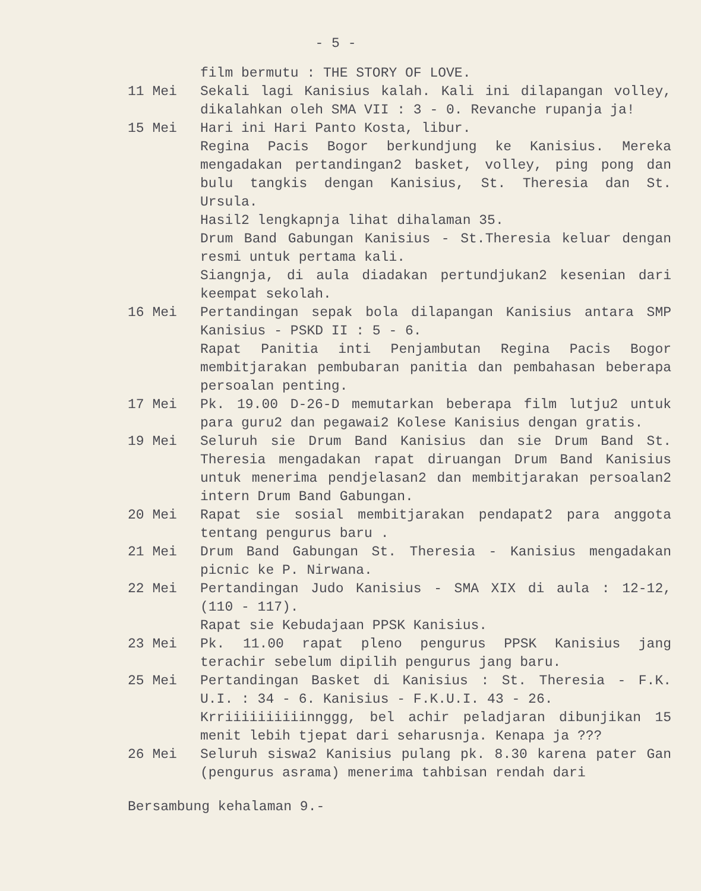- 5 -
film bermutu : THE STORY OF LOVE.
11 Mei Sekali lagi Kanisius kalah. Kali ini dilapangan volley, dikalahkan oleh SMA VII : 3 - 0. Revanche rupanja ja!
15 Mei Hari ini Hari Panto Kosta, libur.
Regina Pacis Bogor berkundjung ke Kanisius. Mereka mengadakan pertandingan2 basket, volley, ping pong dan bulu tangkis dengan Kanisius, St. Theresia dan St. Ursula.
Hasil2 lengkapnja lihat dihalaman 35.
Drum Band Gabungan Kanisius - St.Theresia keluar dengan resmi untuk pertama kali.
Siangnja, di aula diadakan pertundjukan2 kesenian dari keempat sekolah.
16 Mei Pertandingan sepak bola dilapangan Kanisius antara SMP Kanisius - PSKD II : 5 - 6.
Rapat Panitia inti Penjambutan Regina Pacis Bogor membitjarakan pembubaran panitia dan pembahasan beberapa persoalan penting.
17 Mei Pk. 19.00 D-26-D memutarkan beberapa film lutju2 untuk para guru2 dan pegawai2 Kolese Kanisius dengan gratis.
19 Mei Seluruh sie Drum Band Kanisius dan sie Drum Band St. Theresia mengadakan rapat diruangan Drum Band Kanisius untuk menerima pendjelasan2 dan membitjarakan persoalan2 intern Drum Band Gabungan.
20 Mei Rapat sie sosial membitjarakan pendapat2 para anggota tentang pengurus baru .
21 Mei Drum Band Gabungan St. Theresia - Kanisius mengadakan picnic ke P. Nirwana.
22 Mei Pertandingan Judo Kanisius - SMA XIX di aula : 12-12, (110 - 117).
Rapat sie Kebudajaan PPSK Kanisius.
23 Mei Pk. 11.00 rapat pleno pengurus PPSK Kanisius jang terachir sebelum dipilih pengurus jang baru.
25 Mei Pertandingan Basket di Kanisius : St. Theresia - F.K. U.I. : 34 - 6. Kanisius - F.K.U.I. 43 - 26.
Krriiiiiiiiiinnggg, bel achir peladjaran dibunjikan 15 menit lebih tjepat dari seharusnja. Kenapa ja ???
26 Mei Seluruh siswa2 Kanisius pulang pk. 8.30 karena pater Gan (pengurus asrama) menerima tahbisan rendah dari
Bersambung kehalaman 9.-